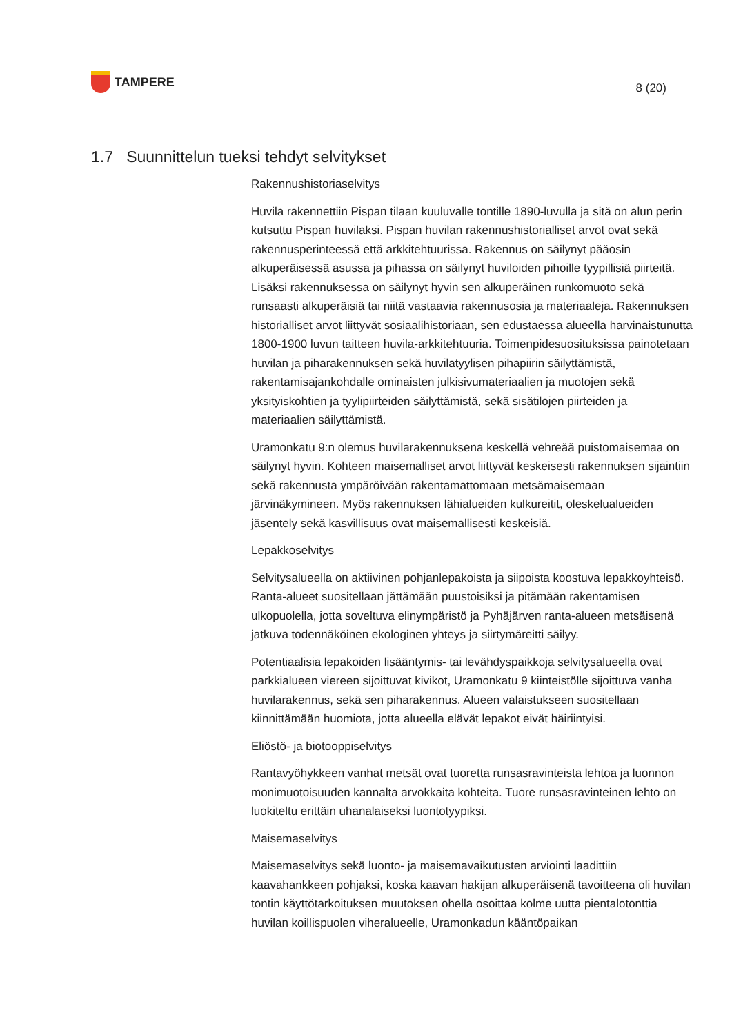TAMPERE
8 (20)
1.7 Suunnittelun tueksi tehdyt selvitykset
Rakennushistoriaselvitys
Huvila rakennettiin Pispan tilaan kuuluvalle tontille 1890-luvulla ja sitä on alun perin kutsuttu Pispan huvilaksi. Pispan huvilan rakennushistorialliset arvot ovat sekä rakennusperinteessä että arkkitehtuurissa. Rakennus on säilynyt pääosin alkuperäisessä asussa ja pihassa on säilynyt huviloiden pihoille tyypillisiä piirteitä. Lisäksi rakennuksessa on säilynyt hyvin sen alkuperäinen runkomuoto sekä runsaasti alkuperäisiä tai niitä vastaavia rakennusosia ja materiaaleja. Rakennuksen historialliset arvot liittyvät sosiaalihistoriaan, sen edustaessa alueella harvinaistunutta 1800-1900 luvun taitteen huvila-arkkitehtuuria. Toimenpidesuosituksissa painotetaan huvilan ja piharakennuksen sekä huvilatyylisen pihapiirin säilyttämistä, rakentamisajankohdalle ominaisten julkisivumateriaalien ja muotojen sekä yksityiskohtien ja tyylipiirteiden säilyttämistä, sekä sisätilojen piirteiden ja materiaalien säilyttämistä.
Uramonkatu 9:n olemus huvilarakennuksena keskellä vehreää puistomaisemaa on säilynyt hyvin. Kohteen maisemalliset arvot liittyvät keskeisesti rakennuksen sijaintiin sekä rakennusta ympäröivään rakentamattomaan metsämaisemaan järvinäkymineen. Myös rakennuksen lähialueiden kulkureitit, oleskelualueiden jäsentely sekä kasvillisuus ovat maisemallisesti keskeisiä.
Lepakkoselvitys
Selvitysalueella on aktiivinen pohjanlepakoista ja siipoista koostuva lepakkoyhteisö. Ranta-alueet suositellaan jättämään puustoisiksi ja pitämään rakentamisen ulkopuolella, jotta soveltuva elinympäristö ja Pyhäjärven ranta-alueen metsäisenä jatkuva todennäköinen ekologinen yhteys ja siirtymäreitti säilyy.
Potentiaalisia lepakoiden lisääntymis- tai levähdyspaikkoja selvitysalueella ovat parkkialueen viereen sijoittuvat kivikot, Uramonkatu 9 kiinteistölle sijoittuva vanha huvilarakennus, sekä sen piharakennus. Alueen valaistukseen suositellaan kiinnittämään huomiota, jotta alueella elävät lepakot eivät häiriintyisi.
Eliöstö- ja biotooppiselvitys
Rantavyöhykkeen vanhat metsät ovat tuoretta runsasravinteista lehtoa ja luonnon monimuotoisuuden kannalta arvokkaita kohteita. Tuore runsasravinteinen lehto on luokiteltu erittäin uhanalaiseksi luontotyypiksi.
Maisemaselvitys
Maisemaselvitys sekä luonto- ja maisemavaikutusten arviointi laadittiin kaavahankkeen pohjaksi, koska kaavan hakijan alkuperäisenä tavoitteena oli huvilan tontin käyttötarkoituksen muutoksen ohella osoittaa kolme uutta pientalotonttia huvilan koillispuolen viheralueelle, Uramonkadun kääntöpaikan